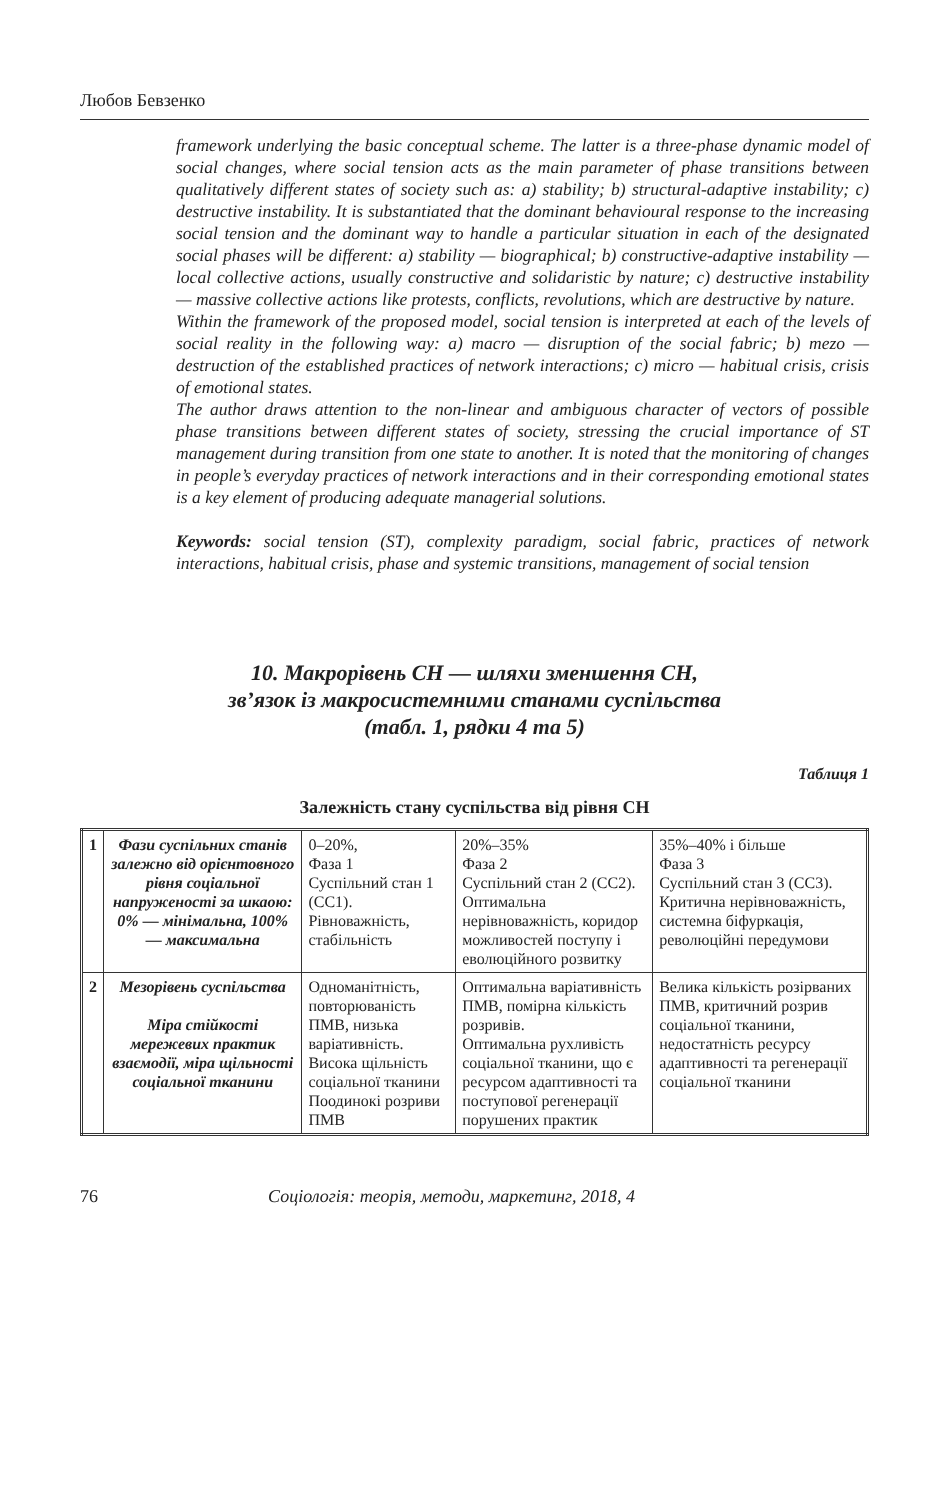Любов Бевзенко
framework underlying the basic conceptual scheme. The latter is a three-phase dynamic model of social changes, where social tension acts as the main parameter of phase transitions between qualitatively different states of society such as: a) stability; b) structural-adaptive instability; c) destructive instability. It is substantiated that the dominant behavioural response to the increasing social tension and the dominant way to handle a particular situation in each of the designated social phases will be different: a) stability — biographical; b) constructive-adaptive instability — local collective actions, usually constructive and solidaristic by nature; c) destructive instability — massive collective actions like protests, conflicts, revolutions, which are destructive by nature.
Within the framework of the proposed model, social tension is interpreted at each of the levels of social reality in the following way: a) macro — disruption of the social fabric; b) mezo — destruction of the established practices of network interactions; c) micro — habitual crisis, crisis of emotional states.
The author draws attention to the non-linear and ambiguous character of vectors of possible phase transitions between different states of society, stressing the crucial importance of ST management during transition from one state to another. It is noted that the monitoring of changes in people’s everyday practices of network interactions and in their corresponding emotional states is a key element of producing adequate managerial solutions.
Keywords: social tension (ST), complexity paradigm, social fabric, practices of network interactions, habitual crisis, phase and systemic transitions, management of social tension
10. Макрорівень СН — шляхи зменшення СН,
зв’язок із макросистемними станами суспільства
(табл. 1, рядки 4 та 5)
Таблиця 1
Залежність стану суспільства від рівня СН
| 1 | Фази суспільних станів залежно від орієнтовного рівня соціальної напруженості за шкаою: 0% — мінімальна, 100% — максимальна | 0–20%, Фаза 1 Суспільний стан 1 (СС1). Рівноважність, стабільність | 20%–35% Фаза 2 Суспільний стан 2 (СС2). Оптимальна нерівноважність, коридор можливостей поступу і еволюційного розвитку | 35%–40% і більше Фаза 3 Суспільний стан 3 (СС3). Критична нерівноважність, системна біфуркація, революційні передумови |
| 2 | Мезорівень суспільства Міра стійкості мережевих практик взаємодії, міра щільності соціальної тканини | Одноманітність, повторюваність ПМВ, низька варіативність. Висока щільність соціальної тканини Поодинокі розриви ПМВ | Оптимальна варіативність ПМВ, помірна кількість розривів. Оптимальна рухливість соціальної тканини, що є ресурсом адаптивності та поступової регенерації порушених практик | Велика кількість розірваних ПМВ, критичний розрив соціальної тканини, недостатність ресурсу адаптивності та регенерації соціальної тканини |
76 Соціологія: теорія, методи, маркетинг, 2018, 4